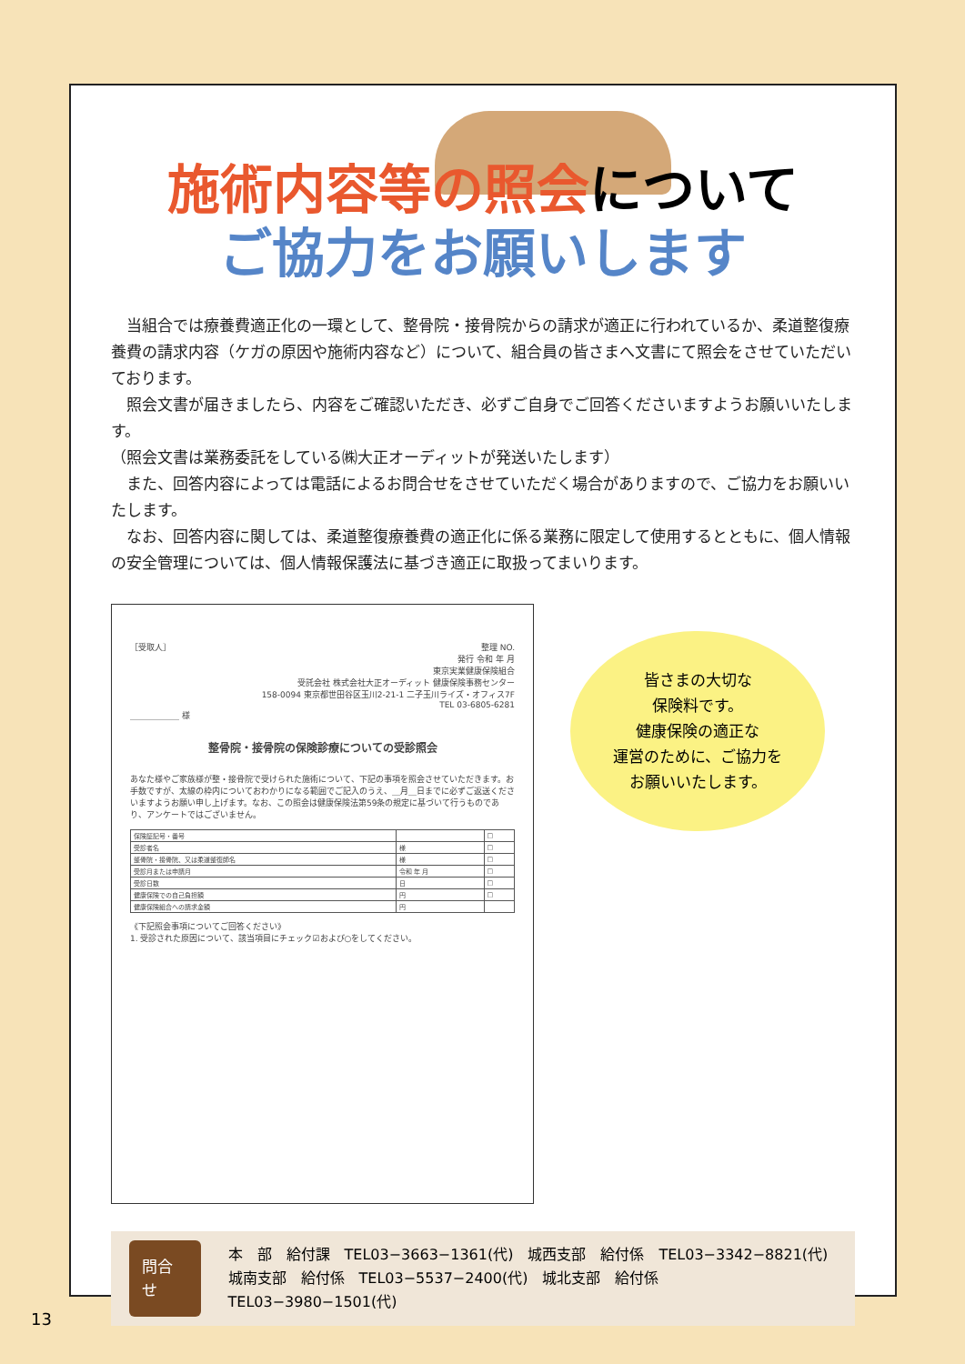施術内容等の照会について
ご協力をお願いします
当組合では療養費適正化の一環として、整骨院・接骨院からの請求が適正に行われているか、柔道整復療養費の請求内容（ケガの原因や施術内容など）について、組合員の皆さまへ文書にて照会をさせていただいております。
照会文書が届きましたら、内容をご確認いただき、必ずご自身でご回答くださいますようお願いいたします。
（照会文書は業務委託をしている㈱大正オーディットが発送いたします）
また、回答内容によっては電話によるお問合せをさせていただく場合がありますので、ご協力をお願いいたします。
なお、回答内容に関しては、柔道整復療養費の適正化に係る業務に限定して使用するとともに、個人情報の安全管理については、個人情報保護法に基づき適正に取扱ってまいります。
［受取人］ 整理 NO.
発行 令和 年 月
東京実業健康保険組合
受託会社 株式会社大正オーディット 健康保険事務センター
158-0094 東京都世田谷区玉川2-21-1 二子玉川ライズ・オフィス7F
TEL 03-6805-6281
＿＿＿＿＿＿ 様
整骨院・接骨院の保険診療についての受診照会
あなた様やご家族様が整・接骨院で受けられた施術について、下記の事項を照会させていただきます。お手数ですが、太線の枠内についておわかりになる範囲でご記入のうえ、＿月＿日までに必ずご返送くださいますようお願い申し上げます。なお、この照会は健康保険法第59条の規定に基づいて行うものであり、アンケートではございません。
| 保険証記号・番号 | | □ |
| 受診者名 | 様 | □ |
| 整骨院・接骨院、又は柔道整復師名 | 様 | □ |
| 受診月または申請月 | 令和 年 月 | □ |
| 受診日数 | 日 | □ |
| 健康保険での自己負担額 | 円 | □ |
| 健康保険組合への請求金額 | 円 | |
《下記照会事項についてご回答ください》
1. 受診された原因について、該当項目にチェック☑および○をしてください。
皆さまの大切な
保険料です。
健康保険の適正な
運営のために、ご協力を
お願いいたします。
問合せ
本　部　給付課　TEL03−3663−1361(代)　城西支部　給付係　TEL03−3342−8821(代)
城南支部　給付係　TEL03−5537−2400(代)　城北支部　給付係　TEL03−3980−1501(代)
13